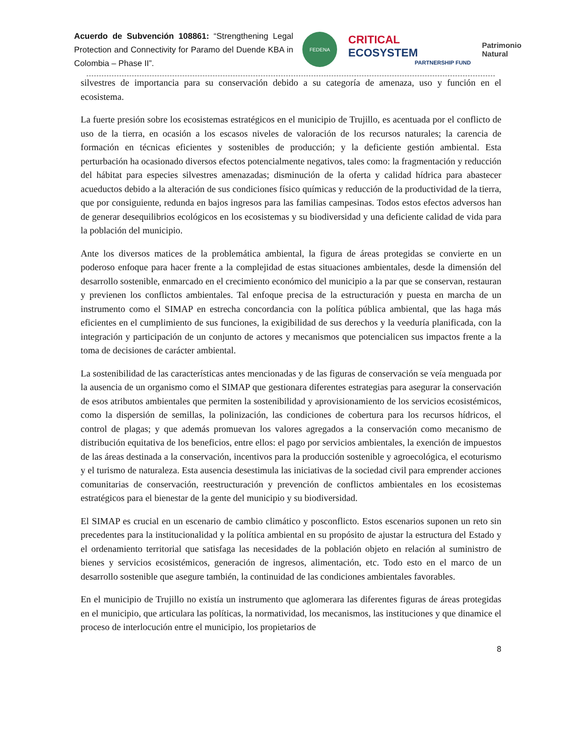Acuerdo de Subvención 108861: “Strengthening Legal Protection and Connectivity for Paramo del Duende KBA in Colombia – Phase II”.
FEDENA
CRITICAL ECOSYSTEM
PARTNERSHIP FUND
Patrimonio Natural
silvestres de importancia para su conservación debido a su categoría de amenaza, uso y función en el ecosistema.
La fuerte presión sobre los ecosistemas estratégicos en el municipio de Trujillo, es acentuada por el conflicto de uso de la tierra, en ocasión a los escasos niveles de valoración de los recursos naturales; la carencia de formación en técnicas eficientes y sostenibles de producción; y la deficiente gestión ambiental. Esta perturbación ha ocasionado diversos efectos potencialmente negativos, tales como: la fragmentación y reducción del hábitat para especies silvestres amenazadas; disminución de la oferta y calidad hídrica para abastecer acueductos debido a la alteración de sus condiciones físico químicas y reducción de la productividad de la tierra, que por consiguiente, redunda en bajos ingresos para las familias campesinas. Todos estos efectos adversos han de generar desequilibrios ecológicos en los ecosistemas y su biodiversidad y una deficiente calidad de vida para la población del municipio.
Ante los diversos matices de la problemática ambiental, la figura de áreas protegidas se convierte en un poderoso enfoque para hacer frente a la complejidad de estas situaciones ambientales, desde la dimensión del desarrollo sostenible, enmarcado en el crecimiento económico del municipio a la par que se conservan, restauran y previenen los conflictos ambientales. Tal enfoque precisa de la estructuración y puesta en marcha de un instrumento como el SIMAP en estrecha concordancia con la política pública ambiental, que las haga más eficientes en el cumplimiento de sus funciones, la exigibilidad de sus derechos y la veeduría planificada, con la integración y participación de un conjunto de actores y mecanismos que potencialicen sus impactos frente a la toma de decisiones de carácter ambiental.
La sostenibilidad de las características antes mencionadas y de las figuras de conservación se veía menguada por la ausencia de un organismo como el SIMAP que gestionara diferentes estrategias para asegurar la conservación de esos atributos ambientales que permiten la sostenibilidad y aprovisionamiento de los servicios ecosistémicos, como la dispersión de semillas, la polinización, las condiciones de cobertura para los recursos hídricos, el control de plagas; y que además promuevan los valores agregados a la conservación como mecanismo de distribución equitativa de los beneficios, entre ellos: el pago por servicios ambientales, la exención de impuestos de las áreas destinada a la conservación, incentivos para la producción sostenible y agroecológica, el ecoturismo y el turismo de naturaleza. Esta ausencia desestimula las iniciativas de la sociedad civil para emprender acciones comunitarias de conservación, reestructuración y prevención de conflictos ambientales en los ecosistemas estratégicos para el bienestar de la gente del municipio y su biodiversidad.
El SIMAP es crucial en un escenario de cambio climático y posconflicto. Estos escenarios suponen un reto sin precedentes para la institucionalidad y la política ambiental en su propósito de ajustar la estructura del Estado y el ordenamiento territorial que satisfaga las necesidades de la población objeto en relación al suministro de bienes y servicios ecosistémicos, generación de ingresos, alimentación, etc. Todo esto en el marco de un desarrollo sostenible que asegure también, la continuidad de las condiciones ambientales favorables.
En el municipio de Trujillo no existía un instrumento que aglomerara las diferentes figuras de áreas protegidas en el municipio, que articulara las políticas, la normatividad, los mecanismos, las instituciones y que dinamice el proceso de interlocución entre el municipio, los propietarios de
8